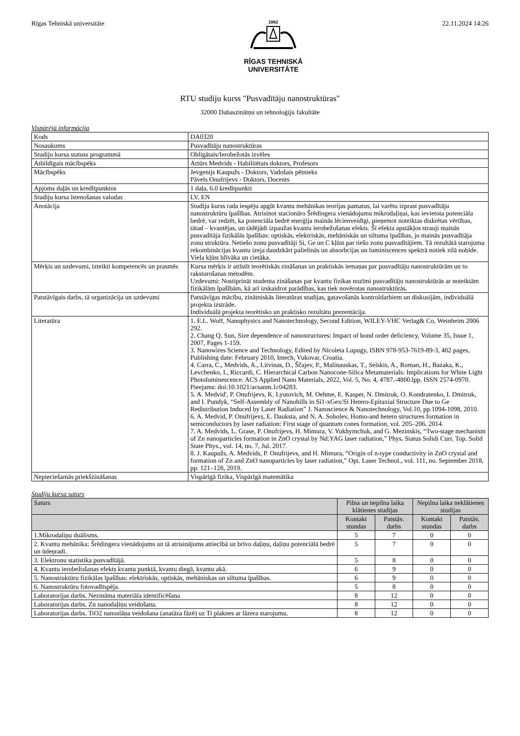Rīgas Tehniskā universitāte
1862
RĪGAS TEHNISKĀ
UNIVERSITĀTE
22.11.2024 14:26
RTU studiju kurss "Pusvadītāju nanostruktūras"
32000 Dabaszinātņu un tehnoloģiju fakultāte
Vispārējā informācija
| Kods | DA0320 |
| Nosaukums | Pusvadītāju nanostruktūras |
| Studiju kursa statuss programmā | Obligātais/Ierobežotās izvēles |
| Atbildīgais mācībspēks | Artūrs Medvids - Habilitētais doktors, Profesors |
| Mācībspēks | Jevgenijs Kaupužs - Doktors, Vadošais pētnieks Pāvels Onufrijevs - Doktors, Docents |
| Apjoms daļās un kredītpunktos | 1 daļa, 6.0 kredītpunkti |
| Studiju kursa īstenošanas valodas | LV, EN |
| Anotācija | Studiju kurss rada iespēju apgūt kvantu mehānikas teorijas pamatus, lai varētu izprast pusvadītāju nanostruktūru īpašības. Atrisinot stacionāro Šrēdingera vienādojumu mikrodaļiņai, kas ievietota potenciāla bedrē, var redzēt, ka potenciāla bedrē enerģija mainās lēcienveidīgi, pieņemot noteiktas diskrētas vērtības, tātad – kvantējas, un tādējādi izpaužas kvantu ierobežošanas efekts. Šī efekta apstākļos strauji mainās pusvadītāja fizikālās īpašības: optiskās, elektriskās, mehāniskās un siltuma īpašības, jo mainās pusvadītāja zonu struktūra. Netiešo zonu pusvadītāji Si, Ge un C kļūst par tiešo zonu pusvadītājiem. Tā rezultātā starojuma rekombinācijas kvantu izeja daudzkārt palielinās un absorbcijas un luminiscences spektrā notiek zilā nobīde. Viela kļūst blīvāka un cietāka. |
| Mērķis un uzdevumi, izteikti kompetencēs un prasmēs | Kursa mērķis ir attīstīt teorētiskās zināšanas un praktiskās iemaņas par pusvadītāju nanostruktūrām un to raksturošanas metodēm. Uzdevumi: Nostiprināt studenta zināšanas par kvantu fizikas nozīmi pusvadītāju nanostruktūrās ar noteiktām fizikālām īpašībām, kā arī izskaidrot parādības, kas tiek novērotas nanostruktūrās. |
| Patstāvīgais darbs, tā organizācija un uzdevumi | Patstāvīgas mācību, zinātniskās literatūras studijas, gatavošanās kontroldarbiem un diskusijām, individuālā projekta izstrāde. Individuālā projekta teorētisko un praktisko rezultātu prezentācija. |
| Literatūra | 1. E.L. Wolf, Nanophysics and Nanotechnology, Second Edition, WILEY-VHC Verlag& Co, Weinheim 2006 292. 2. Chang Q. Sun, Size dependence of nanostructures: Impact of bond order deficiency, Volume 35, Issue 1, 2007, Pages 1-159. 3. Nanowires Science and Technology, Edited by Nicoleta Lupugy, ISBN 978-953-7619-89-3, 402 pages, Publishing date: February 2010, Intech, Vukovar, Croatia. 4. Carra, C., Medvids, A., Litvinas, D., Ščajev, P., Malinauskas, T., Selskis, A., Roman, H., Bazaka, K., Levchenko, I., Riccardi, C. Hierarchical Carbon Nanocone-Silica Metamaterials: Implications for White Light Photoluminescence. ACS Applied Nano Materials, 2022, Vol. 5, No. 4, 4787.-4800.lpp. ISSN 2574-0970. Pieejams: doi:10.1021/acsanm.1c04283. 5. A. Medvid', P. Onufrijevs, K. Lyutovich, M. Oehme, E. Kasper, N. Dmitruk, O. Kondratenko, I. Dmitruk, and I. Pundyk, “Self-Assembly of Nanohills in Si1-xGex/Si Hetero-Epitaxial Structure Due to Ge Redistribution Induced by Laser Radiation” J. Nanoscience & Nanotechnology, Vol.10, pp.1094-1098, 2010. 6. A. Medvid, P. Onufrijevs, E. Dauksta, and N. A. Sobolev, Homo-and hetero structures formation in semiconductors by laser radiation: First stage of quantum cones formation, vol. 205–206. 2014. 7. A. Medvids, L. Grase, P. Onufrijevs, H. Mimura, V. Yukhymchuk, and G. Mezinskis, “Two-stage mechanism of Zn nanoparticles formation in ZnO crystal by Nd:YAG laser radiation,” Phys. Status Solidi Curr. Top. Solid State Phys., vol. 14, no. 7, Jul. 2017. 8. J. Kaupužs, A. Medvids, P. Onufrijevs, and H. Mimura, “Origin of n-type conductivity in ZnO crystal and formation of Zn and ZnO nanoparticles by laser radiation,” Opt. Laser Technol., vol. 111, no. September 2018, pp. 121–128, 2019. |
| Nepieciešamās priekšzināšanas | Vispārīgā fizika, Vispārīgā matemātika |
Studiju kursa saturs
| Saturs | Pilna un nepilna laika klātienes studijas | | Nepilna laika neklātienes studijas | |
| --- | --- | --- | --- | --- |
| | Kontakt stundas | Patstāv. darbs | Kontakt stundas | Patstāv. darbs |
| 1.Mikrodaliņu duālisms. | 5 | 7 | 0 | 0 |
| 2. Kvantu mehānika: Šrēdingera vienādojums un tā atrisinājums attiecībā uz brīvo daļiņu, daļiņu potenciālā bedrē un ūdeņradi. | 5 | 7 | 0 | 0 |
| 3. Elektronu statistika pusvadītājā. | 5 | 8 | 0 | 0 |
| 4. Kvantu ierobežošanas efekts kvantu punktā, kvantu diegā, kvantu akā. | 6 | 9 | 0 | 0 |
| 5. Nanostruktūru fizikālas īpašības: elektriskās, optiskās, mehāniskas un siltuma īpašības. | 6 | 9 | 0 | 0 |
| 6. Nanostruktūru fotovadītspēja. | 5 | 8 | 0 | 0 |
| Laboratorijas darbs. Nezināma materiāla identificēšana | 8 | 12 | 0 | 0 |
| Laboratorijas darbs. Zn nanodaļiņu veidošana. | 8 | 12 | 0 | 0 |
| Laboratorijas darbs. TiO2 nanoslāņa veidošana (anatāza fāzē) uz Ti plaknes ar lāzera starojumu. | 8 | 12 | 0 | 0 |